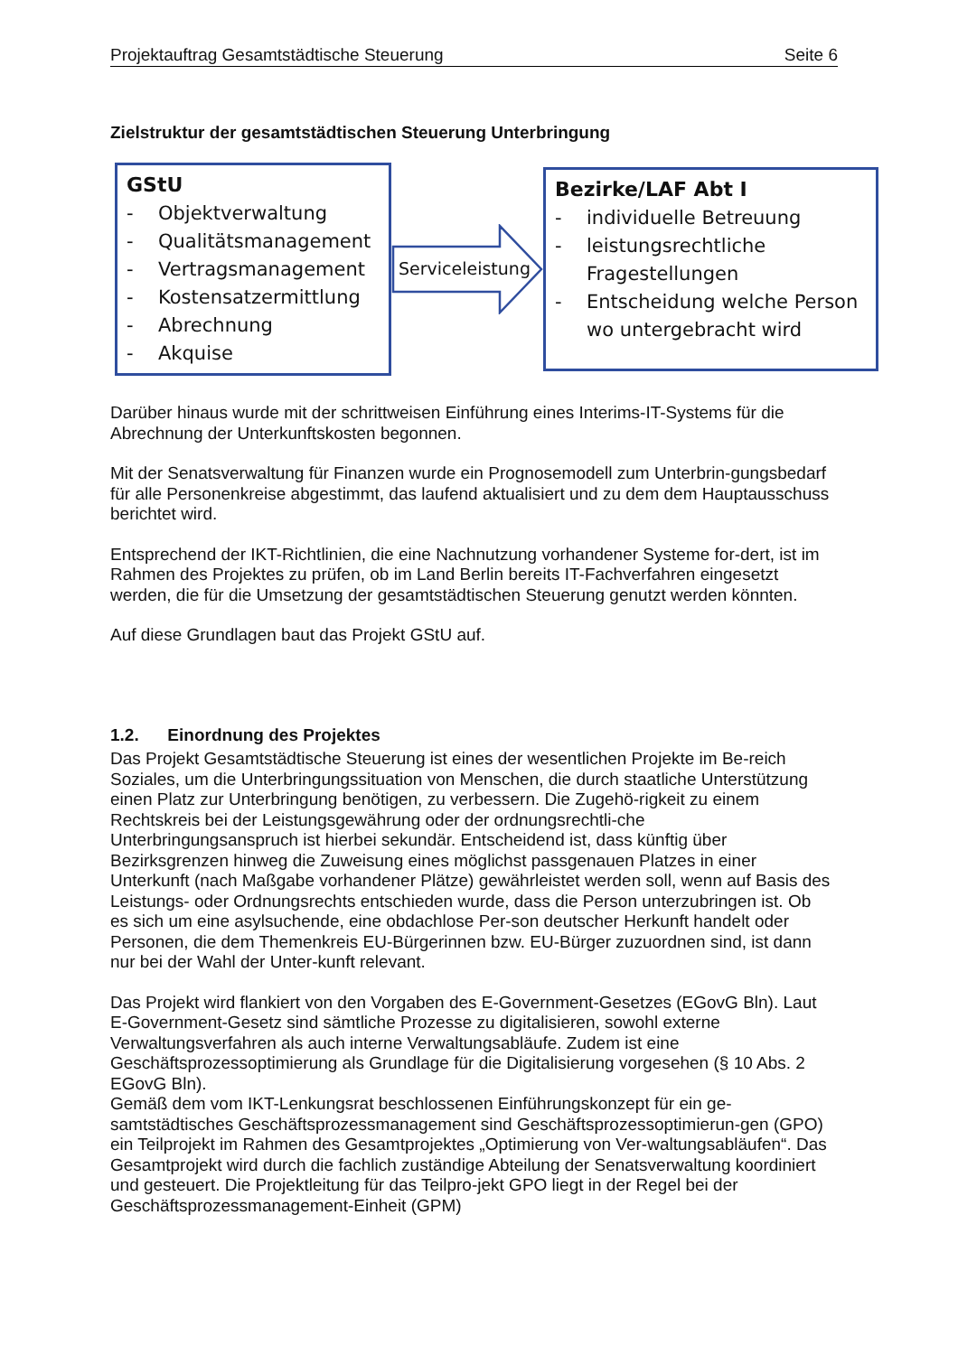Projektauftrag Gesamtstädtische Steuerung Seite 6
Zielstruktur der gesamtstädtischen Steuerung Unterbringung
GStU
- Objektverwaltung
- Qualitätsmanagement
- Vertragsmanagement
- Kostensatzermittlung
- Abrechnung
- Akquise
Serviceleistung
Bezirke/LAF Abt I
- individuelle Betreuung
- leistungsrechtliche Fragestellungen
- Entscheidung welche Person wo untergebracht wird
Darüber hinaus wurde mit der schrittweisen Einführung eines Interims-IT-Systems für die Abrechnung der Unterkunftskosten begonnen.
Mit der Senatsverwaltung für Finanzen wurde ein Prognosemodell zum Unterbrin-gungsbedarf für alle Personenkreise abgestimmt, das laufend aktualisiert und zu dem dem Hauptausschuss berichtet wird.
Entsprechend der IKT-Richtlinien, die eine Nachnutzung vorhandener Systeme for-dert, ist im Rahmen des Projektes zu prüfen, ob im Land Berlin bereits IT-Fachverfahren eingesetzt werden, die für die Umsetzung der gesamtstädtischen Steuerung genutzt werden könnten.
Auf diese Grundlagen baut das Projekt GStU auf.
1.2. Einordnung des Projektes
Das Projekt Gesamtstädtische Steuerung ist eines der wesentlichen Projekte im Be-reich Soziales, um die Unterbringungssituation von Menschen, die durch staatliche Unterstützung einen Platz zur Unterbringung benötigen, zu verbessern. Die Zugehö-rigkeit zu einem Rechtskreis bei der Leistungsgewährung oder der ordnungsrechtli-che Unterbringungsanspruch ist hierbei sekundär. Entscheidend ist, dass künftig über Bezirksgrenzen hinweg die Zuweisung eines möglichst passgenauen Platzes in einer Unterkunft (nach Maßgabe vorhandener Plätze) gewährleistet werden soll, wenn auf Basis des Leistungs- oder Ordnungsrechts entschieden wurde, dass die Person unterzubringen ist. Ob es sich um eine asylsuchende, eine obdachlose Per-son deutscher Herkunft handelt oder Personen, die dem Themenkreis EU-Bürgerinnen bzw. EU-Bürger zuzuordnen sind, ist dann nur bei der Wahl der Unter-kunft relevant.
Das Projekt wird flankiert von den Vorgaben des E-Government-Gesetzes (EGovG Bln). Laut E-Government-Gesetz sind sämtliche Prozesse zu digitalisieren, sowohl externe Verwaltungsverfahren als auch interne Verwaltungsabläufe. Zudem ist eine Geschäftsprozessoptimierung als Grundlage für die Digitalisierung vorgesehen (§ 10 Abs. 2 EGovG Bln).
Gemäß dem vom IKT-Lenkungsrat beschlossenen Einführungskonzept für ein ge-samtstädtisches Geschäftsprozessmanagement sind Geschäftsprozessoptimierun-gen (GPO) ein Teilprojekt im Rahmen des Gesamtprojektes „Optimierung von Ver-waltungsabläufen“. Das Gesamtprojekt wird durch die fachlich zuständige Abteilung der Senatsverwaltung koordiniert und gesteuert. Die Projektleitung für das Teilpro-jekt GPO liegt in der Regel bei der Geschäftsprozessmanagement-Einheit (GPM)